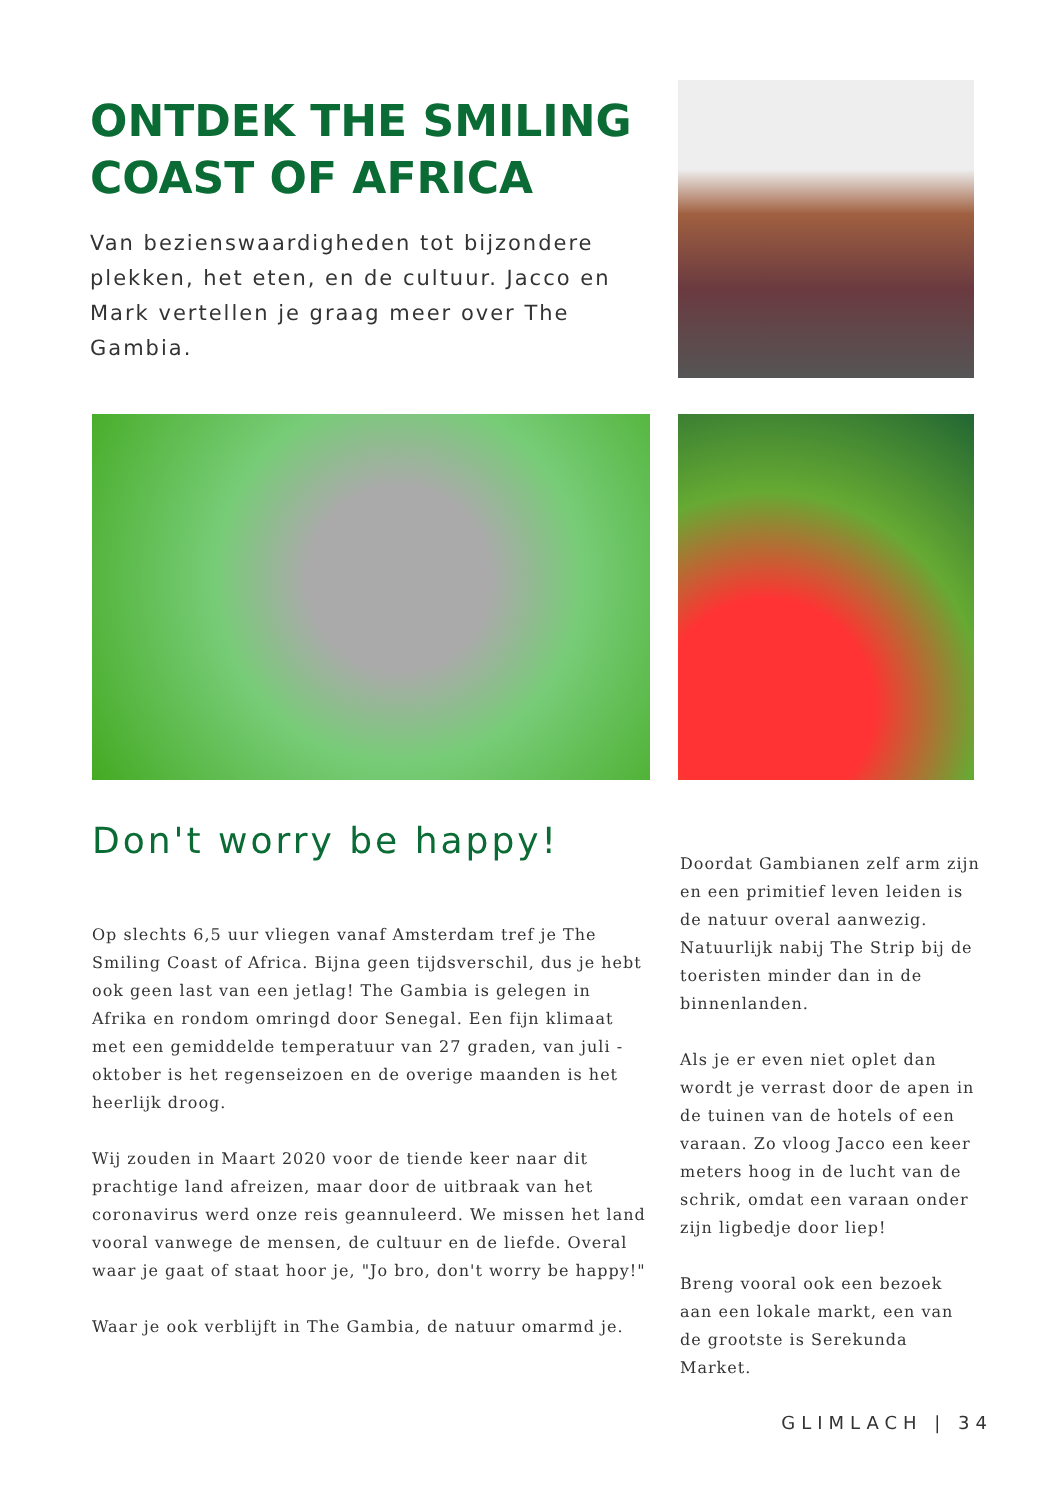ONTDEK THE SMILING COAST OF AFRICA
Van bezienswaardigheden tot bijzondere plekken, het eten, en de cultuur. Jacco en Mark vertellen je graag meer over The Gambia.
Don't worry be happy!
Op slechts 6,5 uur vliegen vanaf Amsterdam tref je The Smiling Coast of Africa. Bijna geen tijdsverschil, dus je hebt ook geen last van een jetlag! The Gambia is gelegen in Afrika en rondom omringd door Senegal. Een fijn klimaat met een gemiddelde temperatuur van 27 graden, van juli - oktober is het regenseizoen en de overige maanden is het heerlijk droog.
Wij zouden in Maart 2020 voor de tiende keer naar dit prachtige land afreizen, maar door de uitbraak van het coronavirus werd onze reis geannuleerd. We missen het land vooral vanwege de mensen, de cultuur en de liefde. Overal waar je gaat of staat hoor je, "Jo bro, don't worry be happy!"
Waar je ook verblijft in The Gambia, de natuur omarmd je.
Doordat Gambianen zelf arm zijn en een primitief leven leiden is de natuur overal aanwezig. Natuurlijk nabij The Strip bij de toeristen minder dan in de binnenlanden.
Als je er even niet oplet dan wordt je verrast door de apen in de tuinen van de hotels of een varaan. Zo vloog Jacco een keer meters hoog in de lucht van de schrik, omdat een varaan onder zijn ligbedje door liep!
Breng vooral ook een bezoek aan een lokale markt, een van de grootste is Serekunda Market.
GLIMLACH | 34